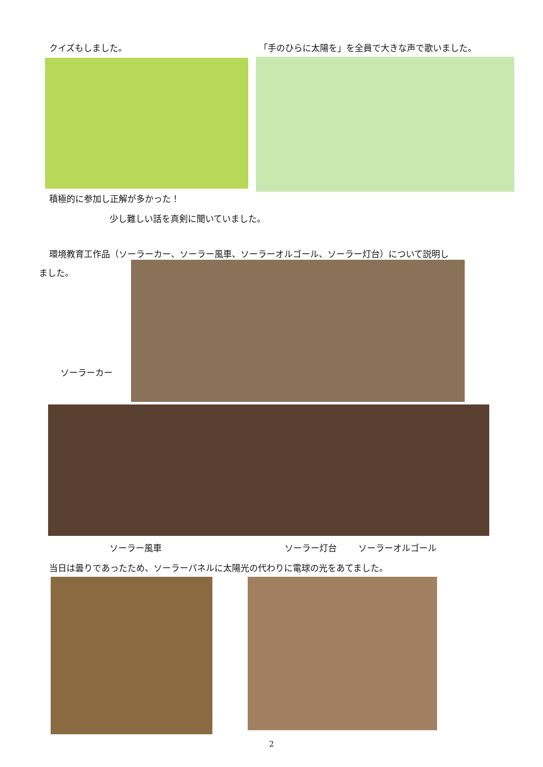クイズもしました。
積極的に参加し正解が多かった！
「手のひらに太陽を」を全員で大きな声で歌いました。
少し難しい話を真剣に聞いていました。
環境教育工作品（ソーラーカー、ソーラー風車、ソーラーオルゴール、ソーラー灯台）について説明し
ました。
ソーラーカー
ソーラー風車 ソーラー灯台 ソーラーオルゴール
当日は曇りであったため、ソーラーパネルに太陽光の代わりに電球の光をあてました。
2